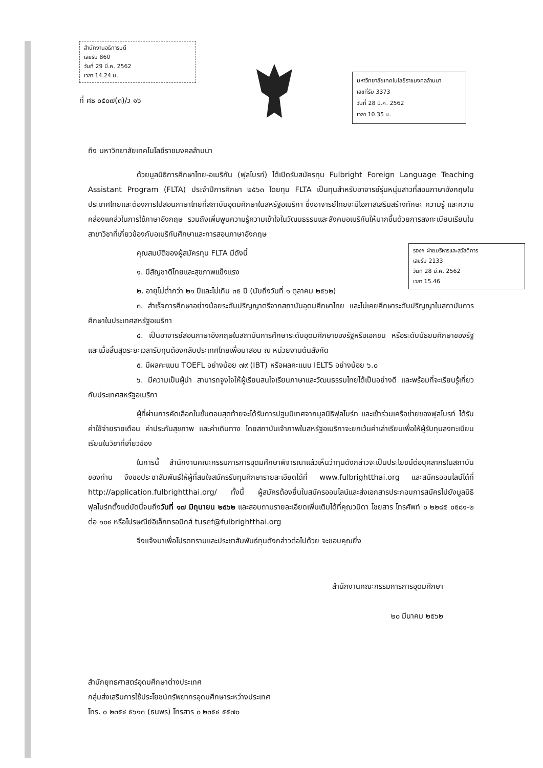สำนักงานอธิการบดี
เลขรับ 860
วันที่ 29 มี.ค. 2562
เวลา 14.24 น.
ที่ ศธ ๐๕๐๗(๓)/ว ๑๖
มหาวิทยาลัยเทคโนโลยีราชมงคลล้านนา
เลขที่รับ 3373
วันที่ 28 มี.ค. 2562
เวลา 10.35 น.
ถึง มหาวิทยาลัยเทคโนโลยีราชมงคลล้านนา
ด้วยมูลนิธิการศึกษาไทย-อเมริกัน (ฟุลไบรท์) ได้เปิดรับสมัครทุน Fulbright Foreign Language Teaching Assistant Program (FLTA) ประจำปีการศึกษา ๒๕๖๓ โดยทุน FLTA เป็นทุนสำหรับอาจารย์รุ่นหนุ่มสาวที่สอนภาษาอังกฤษในประเทศไทยและต้องการไปสอนภาษาไทยที่สถาบันอุดมศึกษาในสหรัฐอเมริกา ซึ่งอาจารย์ไทยจะมีโอกาสเสริมสร้างทักษะ ความรู้ และความคล่องแคล่วในการใช้ภาษาอังกฤษ รวมถึงเพิ่มพูนความรู้ความเข้าใจในวัฒนธรรมและสังคมอเมริกันให้มากขึ้นด้วยการลงทะเบียนเรียนในสาขาวิชาที่เกี่ยวข้องกับอเมริกันศึกษาและการสอนภาษาอังกฤษ
รองฯ ฝ่ายบริหารและสวัสดิการ
เลขรับ 2133
วันที่ 28 มี.ค. 2562
เวลา 15.46
คุณสมบัติของผู้สมัครทุน FLTA มีดังนี้
๑. มีสัญชาติไทยและสุขภาพแข็งแรง
๒. อายุไม่ต่ำกว่า ๒๑ ปีและไม่เกิน ๓๕ ปี (นับถึงวันที่ ๑ ตุลาคม ๒๕๖๒)
๓. สำเร็จการศึกษาอย่างน้อยระดับปริญญาตรีจากสถาบันอุดมศึกษาไทย และไม่เคยศึกษาระดับปริญญาในสถาบันการศึกษาในประเทศสหรัฐอเมริกา
๔. เป็นอาจารย์สอนภาษาอังกฤษในสถาบันการศึกษาระดับอุดมศึกษาของรัฐหรือเอกชน หรือระดับมัธยมศึกษาของรัฐ และเมื่อสิ้นสุดระยะเวลารับทุนต้องกลับประเทศไทยเพื่อมาสอน ณ หน่วยงานต้นสังกัด
๕. มีผลคะแนน TOEFL อย่างน้อย ๗๙ (IBT) หรือผลคะแนน IELTS อย่างน้อย ๖.๐
๖. มีความเป็นผู้นำ สามารถจูงใจให้ผู้เรียนสนใจเรียนภาษาและวัฒนธรรมไทยได้เป็นอย่างดี และพร้อมที่จะเรียนรู้เกี่ยวกับประเทศสหรัฐอเมริกา
ผู้ที่ผ่านการคัดเลือกในขั้นตอนสุดท้ายจะได้รับการปฐมนิเทศจากมูลนิธิฟุลไบร์ท และเข้าร่วมเครือข่ายของฟุลไบรท์ ได้รับค่าใช้จ่ายรายเดือน ค่าประกันสุขภาพ และค่าเดินทาง โดยสถาบันเจ้าภาพในสหรัฐอเมริกาจะยกเว้นค่าเล่าเรียนเพื่อให้ผู้รับทุนลงทะเบียนเรียนในวิชาที่เกี่ยวข้อง
ในการนี้ สำนักงานคณะกรรมการการอุดมศึกษาพิจารณาแล้วเห็นว่าทุนดังกล่าวจะเป็นประโยชน์ต่อบุคลากรในสถาบันของท่าน จึงขอประชาสัมพันธ์ให้ผู้ที่สนใจสมัครรับทุนศึกษารายละเอียดได้ที่ www.fulbrightthai.org และสมัครออนไลน์ได้ที่ http://application.fulbrightthai.org/ ทั้งนี้ ผู้สมัครต้องยื่นใบสมัครออนไลน์และส่งเอกสารประกอบการสมัครไปยังมูลนิธิฟุลไบร์ทตั้งแต่บัดนี้จนถึงวันที่ ๑๗ มิถุนายน ๒๕๖๒ และสอบถามรายละเอียดเพิ่มเติมได้ที่คุณวนิดา ไชยสาร โทรศัพท์ ๐ ๒๒๘๕ ๐๕๘๑-๒ ต่อ ๑๐๔ หรือไปรษณีย์อิเล็กทรอนิกส์ tusef@fulbrightthai.org
จึงแจ้งมาเพื่อโปรดทราบและประชาสัมพันธ์ทุนดังกล่าวต่อไปด้วย จะขอบคุณยิ่ง
สำนักงานคณะกรรมการการอุดมศึกษา
๒๐ มีนาคม ๒๕๖๒
สำนักยุทธศาสตร์อุดมศึกษาต่างประเทศ
กลุ่มส่งเสริมการใช้ประโยชน์ทรัพยากรอุดมศึกษาระหว่างประเทศ
โทร. ๐ ๒๓๕๔ ๕๖๑๓ (ธนพร) โทรสาร ๐ ๒๓๕๔ ๕๕๗๐